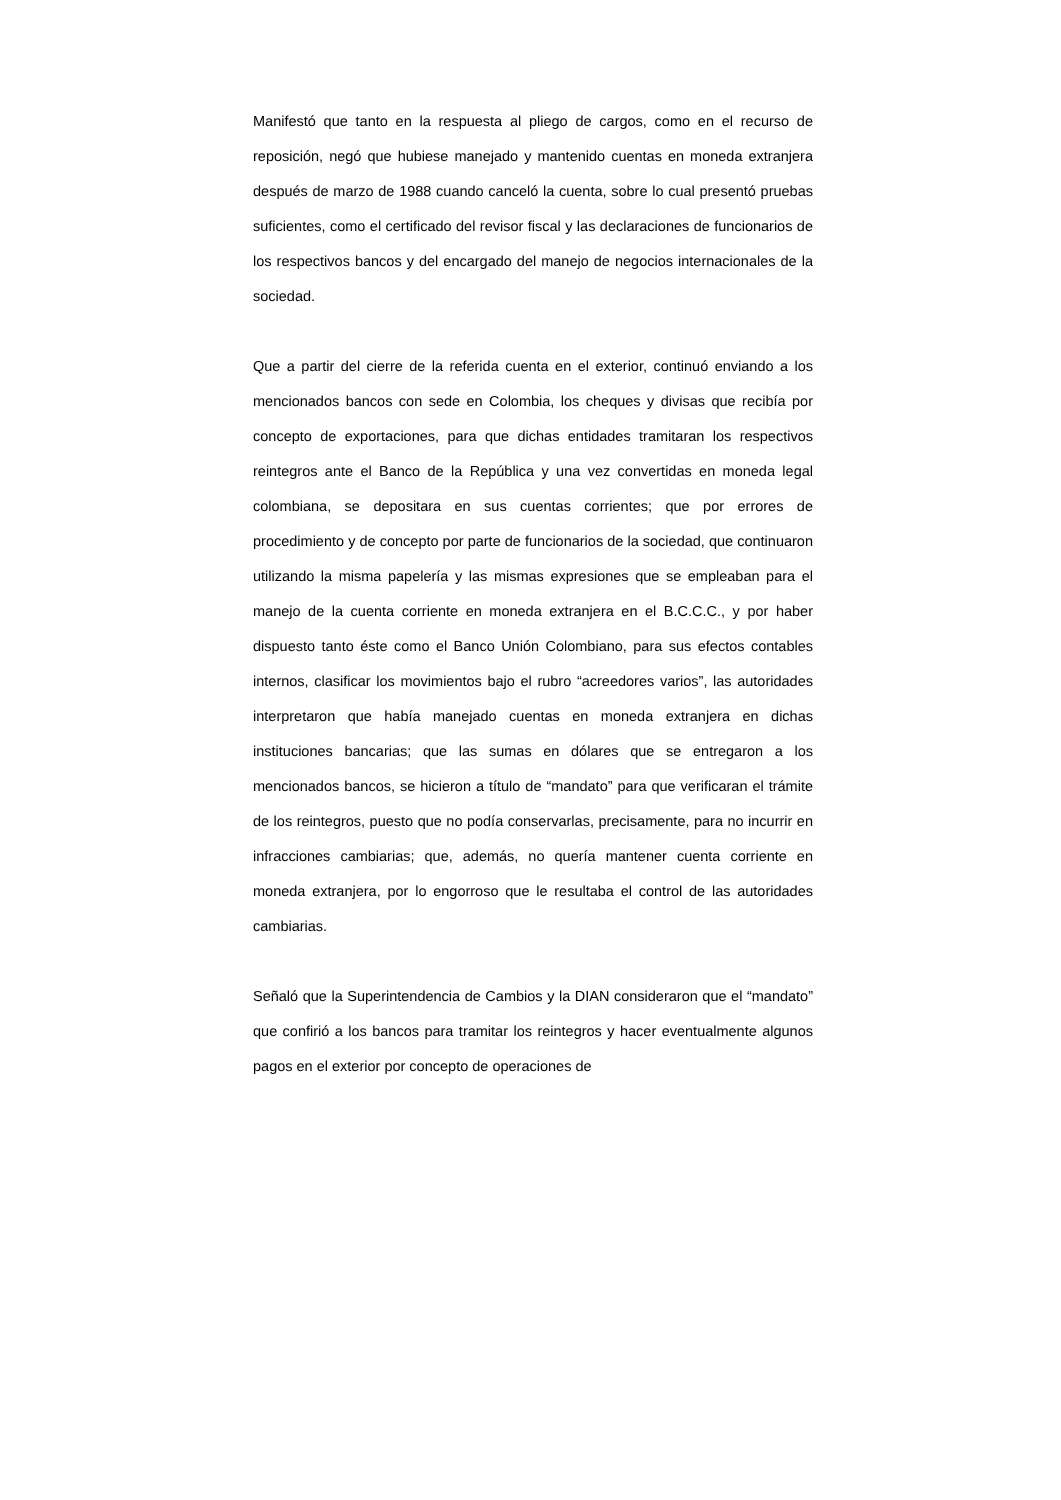Manifestó que tanto en la respuesta al pliego de cargos, como en el recurso de reposición, negó que hubiese manejado y mantenido cuentas en moneda extranjera después de marzo de 1988 cuando canceló la cuenta, sobre lo cual presentó pruebas suficientes, como el certificado del revisor fiscal y las declaraciones de funcionarios de los respectivos bancos y del encargado del manejo de negocios internacionales de la sociedad.
Que a partir del cierre de la referida cuenta en el exterior, continuó enviando a los mencionados bancos con sede en Colombia, los cheques y divisas que recibía por concepto de exportaciones, para que dichas entidades tramitaran los respectivos reintegros ante el Banco de la República y una vez convertidas en moneda legal colombiana, se depositara en sus cuentas corrientes; que por errores de procedimiento y de concepto por parte de funcionarios de la sociedad, que continuaron utilizando la misma papelería y las mismas expresiones que se empleaban para el manejo de la cuenta corriente en moneda extranjera en el B.C.C.C., y por haber dispuesto tanto éste como el Banco Unión Colombiano, para sus efectos contables internos, clasificar los movimientos bajo el rubro “acreedores varios”, las autoridades interpretaron que había manejado cuentas en moneda extranjera en dichas instituciones bancarias; que las sumas en dólares que se entregaron a los mencionados bancos, se hicieron a título de “mandato” para que verificaran el trámite de los reintegros, puesto que no podía conservarlas, precisamente, para no incurrir en infracciones cambiarias; que, además, no quería mantener cuenta corriente en moneda extranjera, por lo engorroso que le resultaba el control de las autoridades cambiarias.
Señaló que la Superintendencia de Cambios y la DIAN consideraron que el “mandato” que confirió a los bancos para tramitar los reintegros y hacer eventualmente algunos pagos en el exterior por concepto de operaciones de